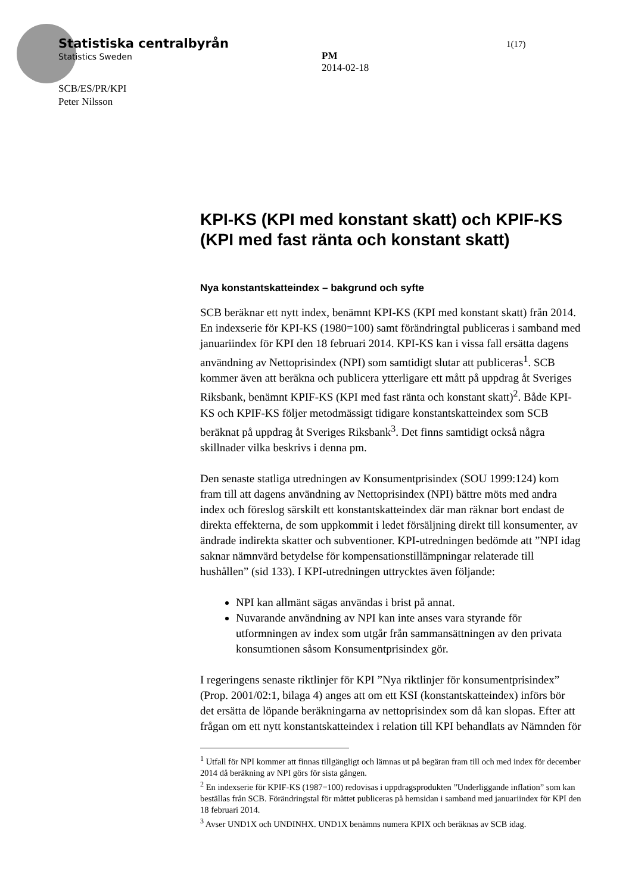Statistiska centralbyrån
Statistics Sweden
SCB/ES/PR/KPI
Peter Nilsson
PM
2014-02-18
1(17)
KPI-KS (KPI med konstant skatt) och KPIF-KS (KPI med fast ränta och konstant skatt)
Nya konstantskatteindex – bakgrund och syfte
SCB beräknar ett nytt index, benämnt KPI-KS (KPI med konstant skatt) från 2014. En indexserie för KPI-KS (1980=100) samt förändringtal publiceras i samband med januariindex för KPI den 18 februari 2014. KPI-KS kan i vissa fall ersätta dagens användning av Nettoprisindex (NPI) som samtidigt slutar att publiceras<sup>1</sup>. SCB kommer även att beräkna och publicera ytterligare ett mått på uppdrag åt Sveriges Riksbank, benämnt KPIF-KS (KPI med fast ränta och konstant skatt)<sup>2</sup>. Både KPI-KS och KPIF-KS följer metodmässigt tidigare konstantskatteindex som SCB beräknat på uppdrag åt Sveriges Riksbank<sup>3</sup>. Det finns samtidigt också några skillnader vilka beskrivs i denna pm.
Den senaste statliga utredningen av Konsumentprisindex (SOU 1999:124) kom fram till att dagens användning av Nettoprisindex (NPI) bättre möts med andra index och föreslog särskilt ett konstantskatteindex där man räknar bort endast de direkta effekterna, de som uppkommit i ledet försäljning direkt till konsumenter, av ändrade indirekta skatter och subventioner. KPI-utredningen bedömde att ”NPI idag saknar nämnvärd betydelse för kompensationstillämpningar relaterade till hushållen” (sid 133). I KPI-utredningen uttrycktes även följande:
NPI kan allmänt sägas användas i brist på annat.
Nuvarande användning av NPI kan inte anses vara styrande för utformningen av index som utgår från sammansättningen av den privata konsumtionen såsom Konsumentprisindex gör.
I regeringens senaste riktlinjer för KPI ”Nya riktlinjer för konsumentprisindex” (Prop. 2001/02:1, bilaga 4) anges att om ett KSI (konstantskatteindex) införs bör det ersätta de löpande beräkningarna av nettoprisindex som då kan slopas. Efter att frågan om ett nytt konstantskatteindex i relation till KPI behandlats av Nämnden för
<sup>1</sup> Utfall för NPI kommer att finnas tillgängligt och lämnas ut på begäran fram till och med index för december 2014 då beräkning av NPI görs för sista gången.
<sup>2</sup> En indexserie för KPIF-KS (1987=100) redovisas i uppdragsprodukten ”Underliggande inflation” som kan beställas från SCB. Förändringstal för måttet publiceras på hemsidan i samband med januariindex för KPI den 18 februari 2014.
<sup>3</sup> Avser UND1X och UNDINHX. UND1X benämns numera KPIX och beräknas av SCB idag.